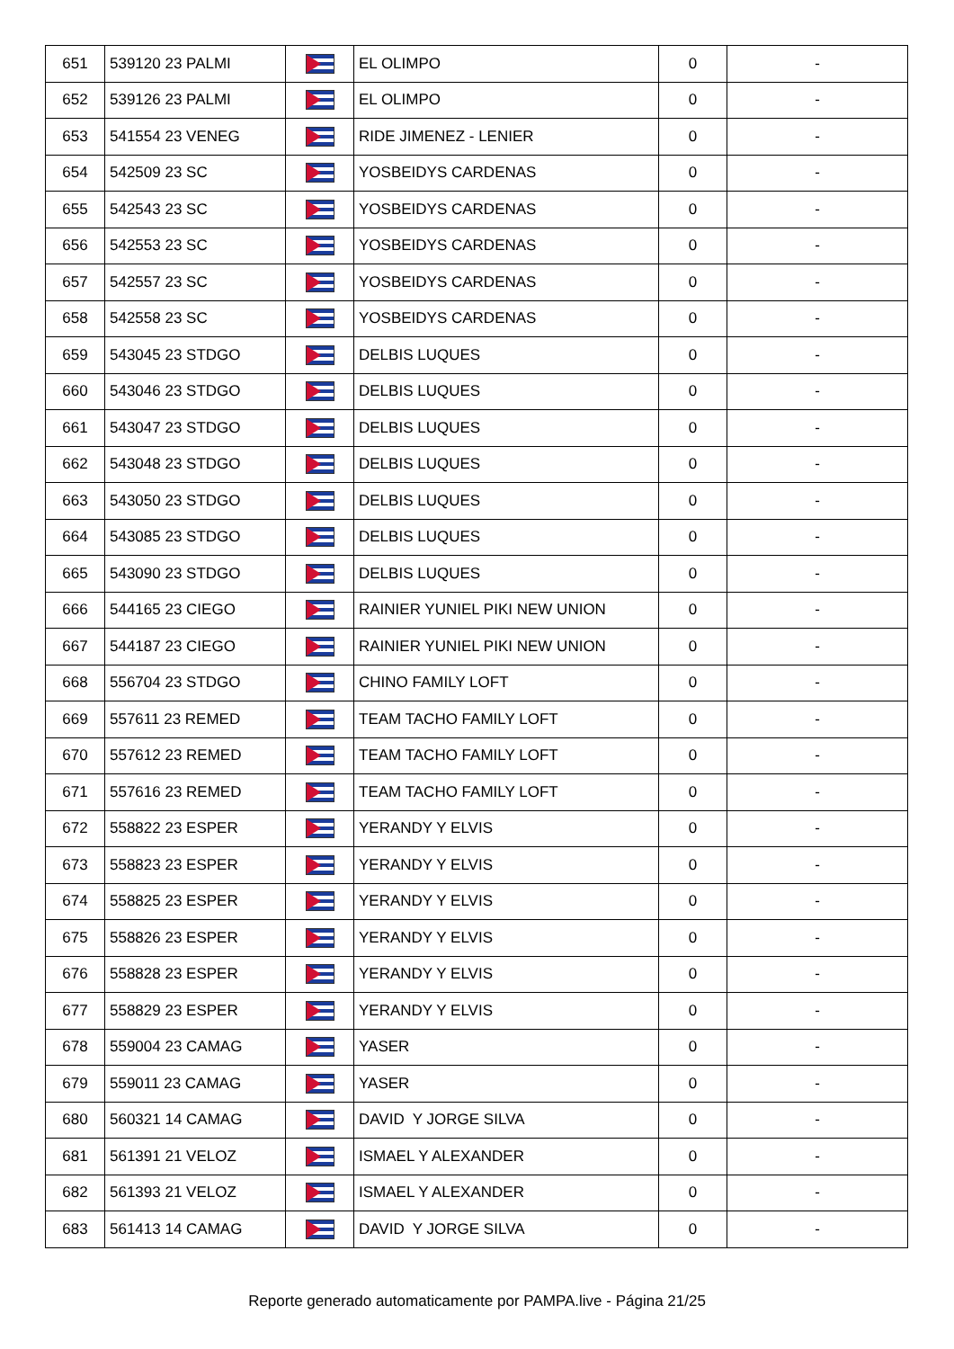| 651 | 539120 23 PALMI | | EL OLIMPO | 0 | - |
| 652 | 539126 23 PALMI | | EL OLIMPO | 0 | - |
| 653 | 541554 23 VENEG | | RIDE JIMENEZ - LENIER | 0 | - |
| 654 | 542509 23 SC | | YOSBEIDYS CARDENAS | 0 | - |
| 655 | 542543 23 SC | | YOSBEIDYS CARDENAS | 0 | - |
| 656 | 542553 23 SC | | YOSBEIDYS CARDENAS | 0 | - |
| 657 | 542557 23 SC | | YOSBEIDYS CARDENAS | 0 | - |
| 658 | 542558 23 SC | | YOSBEIDYS CARDENAS | 0 | - |
| 659 | 543045 23 STDGO | | DELBIS LUQUES | 0 | - |
| 660 | 543046 23 STDGO | | DELBIS LUQUES | 0 | - |
| 661 | 543047 23 STDGO | | DELBIS LUQUES | 0 | - |
| 662 | 543048 23 STDGO | | DELBIS LUQUES | 0 | - |
| 663 | 543050 23 STDGO | | DELBIS LUQUES | 0 | - |
| 664 | 543085 23 STDGO | | DELBIS LUQUES | 0 | - |
| 665 | 543090 23 STDGO | | DELBIS LUQUES | 0 | - |
| 666 | 544165 23 CIEGO | | RAINIER YUNIEL PIKI NEW UNION | 0 | - |
| 667 | 544187 23 CIEGO | | RAINIER YUNIEL PIKI NEW UNION | 0 | - |
| 668 | 556704 23 STDGO | | CHINO FAMILY LOFT | 0 | - |
| 669 | 557611 23 REMED | | TEAM TACHO FAMILY LOFT | 0 | - |
| 670 | 557612 23 REMED | | TEAM TACHO FAMILY LOFT | 0 | - |
| 671 | 557616 23 REMED | | TEAM TACHO FAMILY LOFT | 0 | - |
| 672 | 558822 23 ESPER | | YERANDY Y ELVIS | 0 | - |
| 673 | 558823 23 ESPER | | YERANDY Y ELVIS | 0 | - |
| 674 | 558825 23 ESPER | | YERANDY Y ELVIS | 0 | - |
| 675 | 558826 23 ESPER | | YERANDY Y ELVIS | 0 | - |
| 676 | 558828 23 ESPER | | YERANDY Y ELVIS | 0 | - |
| 677 | 558829 23 ESPER | | YERANDY Y ELVIS | 0 | - |
| 678 | 559004 23 CAMAG | | YASER | 0 | - |
| 679 | 559011 23 CAMAG | | YASER | 0 | - |
| 680 | 560321 14 CAMAG | | DAVID Y JORGE SILVA | 0 | - |
| 681 | 561391 21 VELOZ | | ISMAEL Y ALEXANDER | 0 | - |
| 682 | 561393 21 VELOZ | | ISMAEL Y ALEXANDER | 0 | - |
| 683 | 561413 14 CAMAG | | DAVID Y JORGE SILVA | 0 | - |
Reporte generado automaticamente por PAMPA.live - Página 21/25